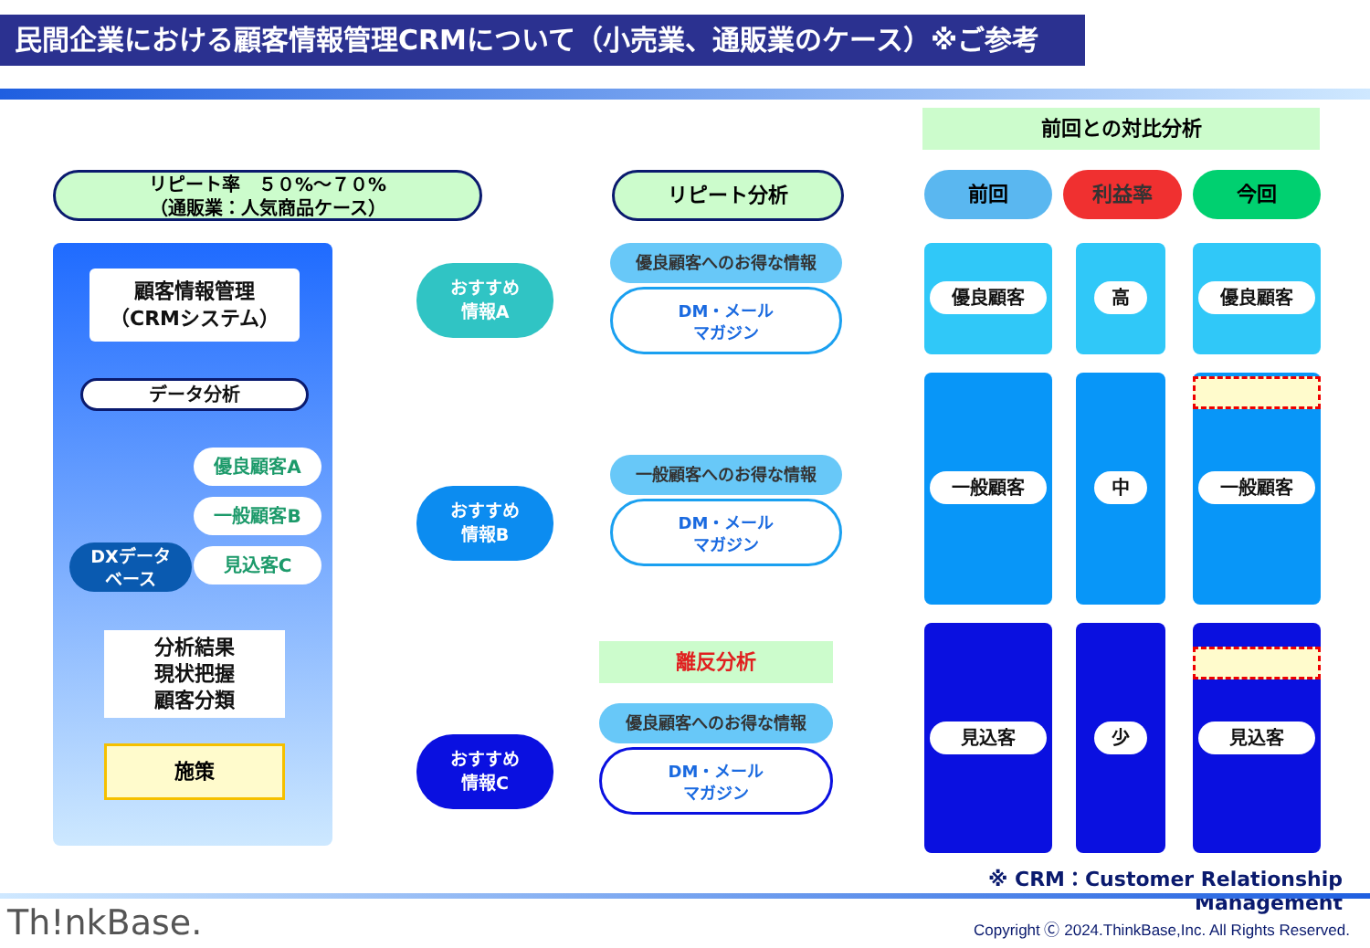民間企業における顧客情報管理CRMについて（小売業、通販業のケース）※ご参考
前回との対比分析
リピート率　５０%～７０%
（通販業：人気商品ケース）
リピート分析 前回 利益率 今回
顧客情報管理
（CRMシステム）
データ分析
優良顧客A
一般顧客B
見込客C
DXデータ
ベース
分析結果
現状把握
顧客分類
施策
おすすめ
情報A
おすすめ
情報B
おすすめ
情報C
優良顧客へのお得な情報
DM・メール
マガジン
一般顧客へのお得な情報
DM・メール
マガジン
離反分析
優良顧客へのお得な情報
DM・メール
マガジン
優良顧客 高 優良顧客
一般顧客 中 一般顧客
見込客 少 見込客
※ CRM：Customer Relationship Management
Th!nkBase.
Copyright Ⓒ 2024.ThinkBase,Inc. All Rights Reserved.